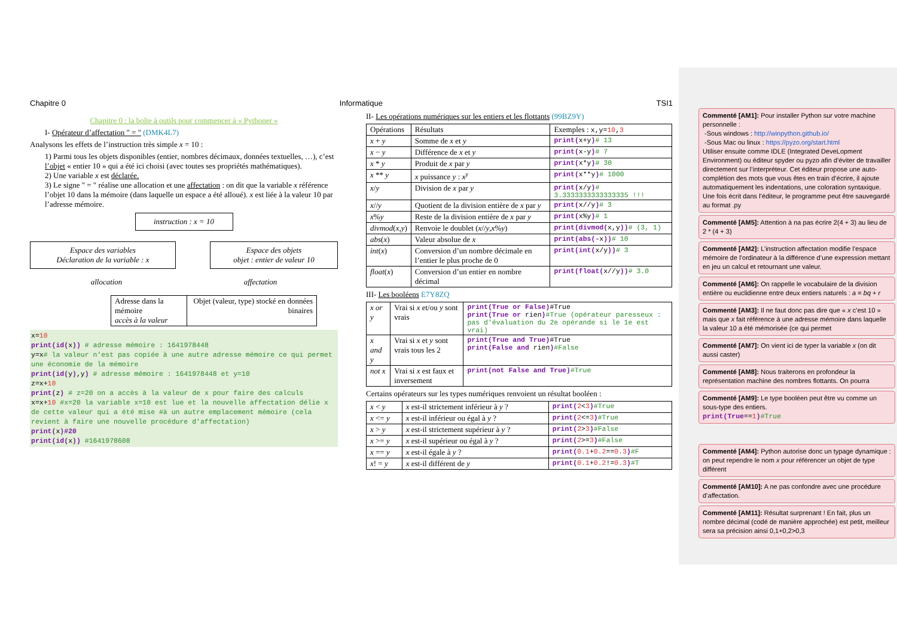Chapitre 0 Informatique TSI1
Chapitre 0 : la boîte à outils pour commencer à « Pythoner »
I- Opérateur d’affectation " = " (DMK4L7)
Analysons les effets de l’instruction très simple x = 10 :
1) Parmi tous les objets disponibles (entier, nombres décimaux, données textuelles, …), c’est l’objet « entier 10 » qui a été ici choisi (avec toutes ses propriétés mathématiques).
2) Une variable x est déclarée.
3) Le signe " = " réalise une allocation et une affectation : on dit que la variable x référence l’objet 10 dans la mémoire (dans laquelle un espace a été alloué). x est liée à la valeur 10 par l’adresse mémoire.
instruction : x = 10
Espace des variables
Déclaration de la variable : x
Espace des objets
objet : entier de valeur 10
allocation affectation
| Adresse dans la mémoire accès à la valeur | Objet (valeur, type) stocké en données binaires |
x=10
print(id(x)) # adresse mémoire : 1641978448
y=x# la valeur n'est pas copiée à une autre adresse mémoire ce qui permet une économie de la mémoire
print(id(y),y) # adresse mémoire : 1641978448 et y=10
z=x+10
print(z) # z=20 on a accès à la valeur de x pour faire des calculs
x=x+10 #x=20 la variable x=10 est lue et la nouvelle affectation délie x de cette valeur qui a été mise #à un autre emplacement mémoire (cela revient à faire une nouvelle procédure d'affectation)
print(x)#20
print(id(x)) #1641978608
II- Les opérations numériques sur les entiers et les flottants (99BZ9Y)
| Opérations | Résultats | Exemples : x,y= 10 , 3 |
| x + y | Somme de x et y | print( x+y ) # 13 |
| x − y | Différence de x et y | print( x-y ) # 7 |
| x * y | Produit de x par y | print( x*y ) # 30 |
| x ** y | x puissance y : x<sup>y</sup> | print( x**y ) # 1000 |
| x / y | Division de x par y | print( x/y ) # 3.3333333333333335 !!! |
| x // y | Quotient de la division entière de x par y | print( x//y ) # 3 |
| x % y | Reste de la division entière de x par y | print( x%y ) # 1 |
| divmod ( x , y ) | Renvoie le doublet ( x // y , x % y ) | print(divmod( x,y )) # (3, 1) |
| abs ( x ) | Valeur absolue de x | print(abs(- x )) # 10 |
| int ( x ) | Conversion d’un nombre décimale en l’entier le plus proche de 0 | print(int( x/y )) # 3 |
| float ( x ) | Conversion d’un entier en nombre décimal | print(float( x//y )) # 3.0 |
III- Les booléens E7Y8ZQ
| x or y | Vrai si x et/ou y sont vrais | print(True or False) #True print(True or rien ) #True (opérateur paresseux : pas d'évaluation du 2e opérande si le 1e est vrai) |
| x and y | Vrai si x et y sont vrais tous les 2 | print(True and True) #True print(False and rien ) #False |
| not x | Vrai si x est faux et inversement | print(not False and True) #True |
Certains opérateurs sur les types numériques renvoient un résultat booléen :
| x < y | x est-il strictement inférieur à y ? | print( 2 < 3 ) #True |
| x <= y | x est-il inférieur ou égal à y ? | print( 2 <= 3 ) #True |
| x > y | x est-il strictement supérieur à y ? | print( 2 > 3 ) #False |
| x >= y | x est-il supérieur ou égal à y ? | print( 2 >= 3 ) #False |
| x == y | x est-il égale à y ? | print( 0.1 + 0.2 == 0.3 ) #F |
| x ! = y | x est-il différent de y | print( 0.1 + 0.2 != 0.3 ) #T |
Commenté [AM1]: Pour installer Python sur votre machine personnelle :
-Sous windows : http://winpython.github.io/
-Sous Mac ou linux : https://pyzo.org/start.html
Utiliser ensuite comme IDLE (Integrated DeveLopment Environment) ou éditeur spyder ou pyzo afin d’éviter de travailler directement sur l’interpréteur. Cet éditeur propose une auto-complétion des mots que vous êtes en train d’écrire, il ajoute automatiquement les indentations, une coloration syntaxique. Une fois écrit dans l’éditeur, le programme peut être sauvegardé au format .py
Commenté [AM5]: Attention à na pas écrire 2(4 + 3) au lieu de 2 * (4 + 3)
Commenté [AM2]: L’instruction affectation modifie l’espace mémoire de l’ordinateur à la différence d’une expression mettant en jeu un calcul et retournant une valeur.
Commenté [AM6]: On rappelle le vocabulaire de la division entière ou euclidienne entre deux entiers naturels : a = bq + r
Commenté [AM3]: Il ne faut donc pas dire que « x c’est 10 » mais que x fait référence à une adresse mémoire dans laquelle la valeur 10 a été mémorisée (ce qui permet
Commenté [AM7]: On vient ici de typer la variable x (on dit aussi caster)
Commenté [AM8]: Nous traiterons en profondeur la représentation machine des nombres flottants. On pourra
Commenté [AM9]: Le type booléen peut être vu comme un sous-type des entiers.
print(True==1)#True
Commenté [AM4]: Python autorise donc un typage dynamique : on peut rependre le nom x pour référencer un objet de type différent
Commenté [AM10]: A ne pas confondre avec une procédure d’affectation.
Commenté [AM11]: Résultat surprenant ! En fait, plus un nombre décimal (codé de manière approchée) est petit, meilleur sera sa précision ainsi 0,1+0,2>0,3